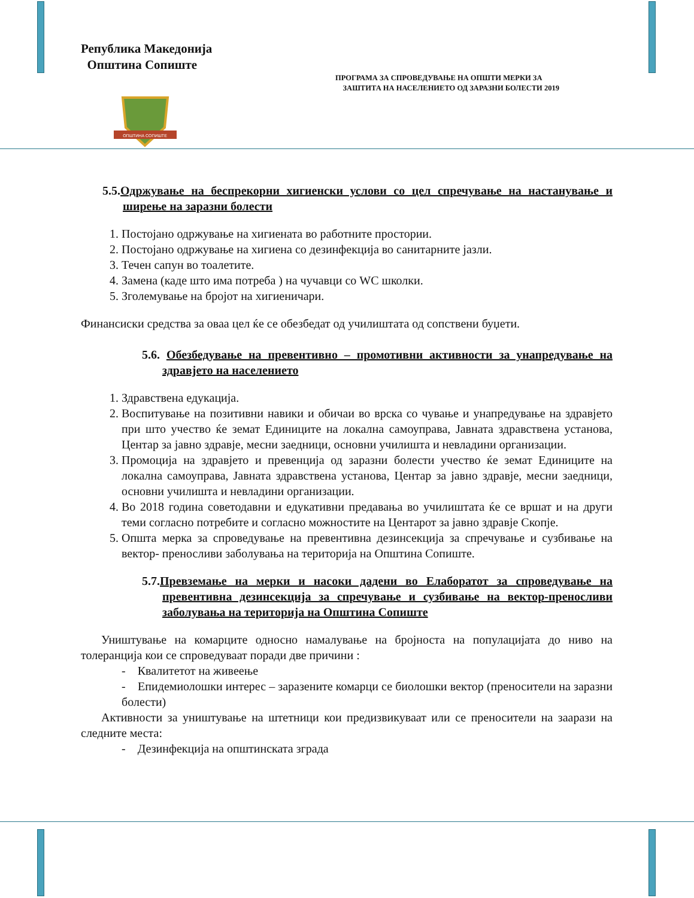Република Македонија
Општина Сопиште
ПРОГРАМА ЗА СПРОВЕДУВАЊЕ НА ОПШТИ МЕРКИ ЗА
ЗАШТИТА НА НАСЕЛЕНИЕТО ОД ЗАРАЗНИ БОЛЕСТИ 2019
ОПШТИНА СОПИШТЕ
5.5.Одржување на беспрекорни хигиенски услови со цел спречување на настанување и ширење на заразни болести
1. Постојано одржување на хигиената во работните простории.
2. Постојано одржување на хигиена со дезинфекција во санитарните јазли.
3. Течен сапун во тоалетите.
4. Замена (каде што има потреба ) на чучавци со WC школки.
5. Зголемување на бројот на хигиеничари.
Финансиски средства за оваа цел ќе се обезбедат од училиштата од сопствени буџети.
5.6. Обезбедување на превентивно – промотивни активности за унапредување на здравјето на населението
1. Здравствена едукација.
2. Воспитување на позитивни навики и обичаи во врска со чување и унапредување на здравјето при што учество ќе земат Единиците на локална самоуправа, Јавната здравствена установа, Центар за јавно здравје, месни заедници, основни училишта и невладини организации.
3. Промоција на здравјето и превенција од заразни болести учество ќе земат Единиците на локална самоуправа, Јавната здравствена установа, Центар за јавно здравје, месни заедници, основни училишта и невладини организации.
4. Во 2018 година советодавни и едукативни предавања во училиштата ќе се вршат и на други теми согласно потребите и согласно можностите на Центарот за јавно здравје Скопје.
5. Општа мерка за спроведување на превентивна дезинсекција за спречување и сузбивање на вектор- преносливи заболувања на територија на Општина Сопиште.
5.7.Превземање на мерки и насоки дадени во Елаборатот за спроведување на превентивна дезинсекција за спречување и сузбивање на вектор-преносливи заболувања на територија на Општина Сопиште
Уништување на комарците односно намалување на бројноста на популацијата до ниво на толеранција кои се спроведуваат поради две причини :
- Квалитетот на живеење
- Епидемиолошки интерес – заразените комарци се биолошки вектор (преносители на заразни болести)
Активности за уништување на штетници кои предизвикуваат или се преносители на заарази на следните места:
- Дезинфекција на општинската зграда